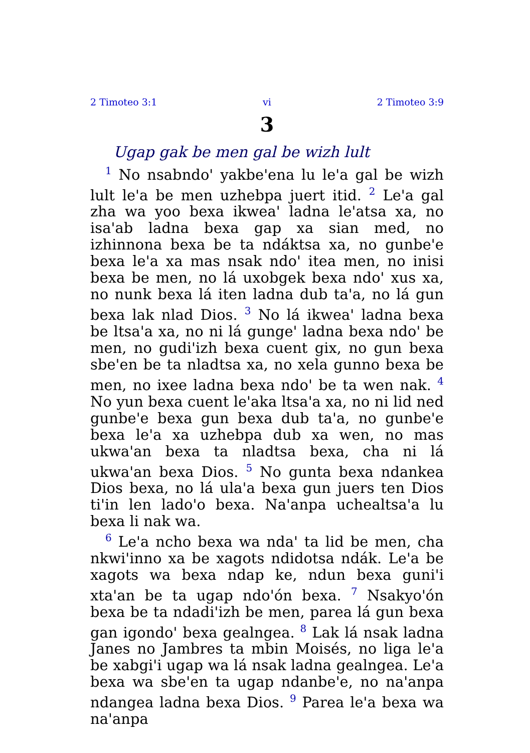2 Timoteo 3:1 vi 2 Timoteo 3:9
3
Ugap gak be men gal be wizh lult
<sup>1</sup> No nsabndo' yakbe'ena lu le'a gal be wizh lult le'a be men uzhebpa juert itid. <sup>2</sup> Le'a gal zha wa yoo bexa ikwea' ladna le'atsa xa, no isa'ab ladna bexa gap xa sian med, no izhinnona bexa be ta ndáktsa xa, no gunbe'e bexa le'a xa mas nsak ndo' itea men, no inisi bexa be men, no lá uxobgek bexa ndo' xus xa, no nunk bexa lá iten ladna dub ta'a, no lá gun bexa lak nlad Dios. <sup>3</sup> No lá ikwea' ladna bexa be ltsa'a xa, no ni lá gunge' ladna bexa ndo' be men, no gudi'izh bexa cuent gix, no gun bexa sbe'en be ta nladtsa xa, no xela gunno bexa be men, no ixee ladna bexa ndo' be ta wen nak. <sup>4</sup> No yun bexa cuent le'aka ltsa'a xa, no ni lid ned gunbe'e bexa gun bexa dub ta'a, no gunbe'e bexa le'a xa uzhebpa dub xa wen, no mas ukwa'an bexa ta nladtsa bexa, cha ni lá ukwa'an bexa Dios. <sup>5</sup> No gunta bexa ndankea Dios bexa, no lá ula'a bexa gun juers ten Dios ti'in len lado'o bexa. Na'anpa uchealtsa'a lu bexa li nak wa.
<sup>6</sup> Le'a ncho bexa wa nda' ta lid be men, cha nkwi'inno xa be xagots ndidotsa ndák. Le'a be xagots wa bexa ndap ke, ndun bexa guni'i xta'an be ta ugap ndo'ón bexa. <sup>7</sup> Nsakyo'ón bexa be ta ndadi'izh be men, parea lá gun bexa gan igondo' bexa gealngea. <sup>8</sup> Lak lá nsak ladna Janes no Jambres ta mbin Moisés, no liga le'a be xabgi'i ugap wa lá nsak ladna gealngea. Le'a bexa wa sbe'en ta ugap ndanbe'e, no na'anpa ndangea ladna bexa Dios. <sup>9</sup> Parea le'a bexa wa na'anpa